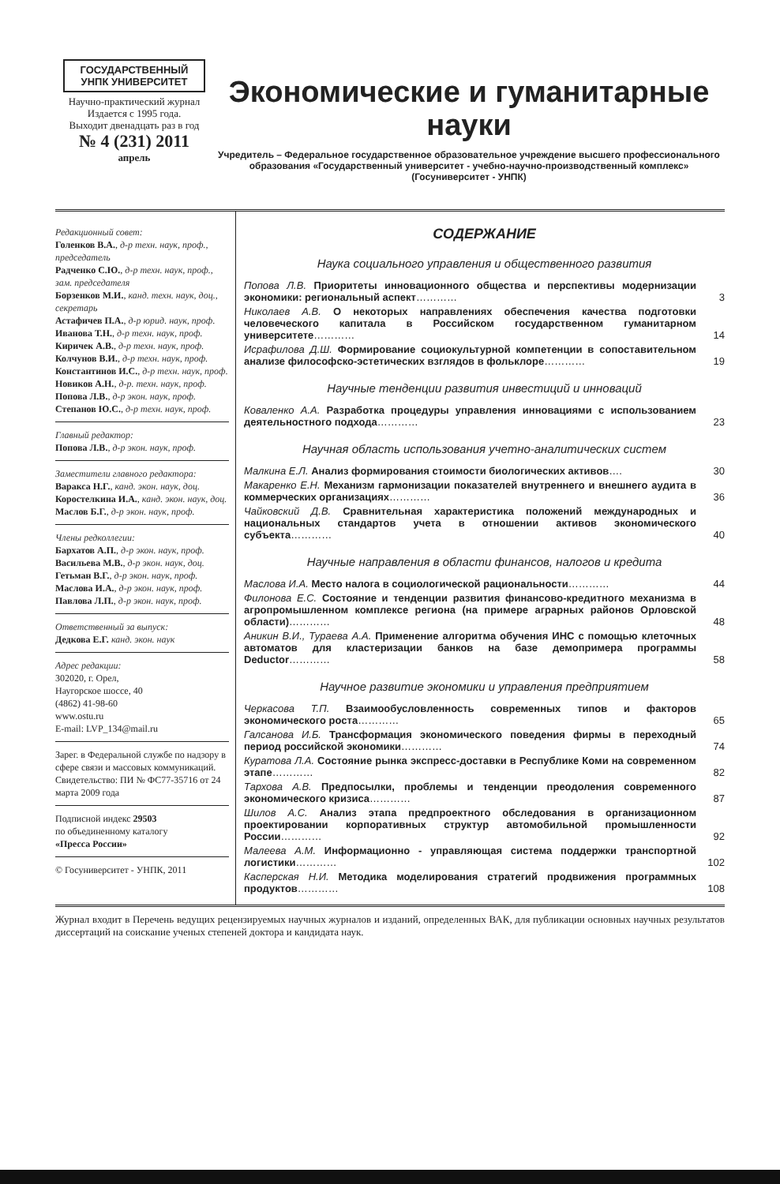ГОСУДАРСТВЕННЫЙ УНПК УНИВЕРСИТЕТ
Научно-практический журнал
Издается с 1995 года.
Выходит двенадцать раз в год
№ 4 (231) 2011
апрель
Экономические и гуманитарные науки
Учредитель – Федеральное государственное образовательное учреждение высшего профессионального образования «Государственный университет - учебно-научно-производственный комплекс» (Госуниверситет - УНПК)
Редакционный совет:
Голенков В.А., д-р техн. наук, проф., председатель
Радченко С.Ю., д-р техн. наук, проф., зам. председателя
Борзенков М.И., канд. техн. наук, доц., секретарь
Астафичев П.А., д-р юрид. наук, проф.
Иванова Т.Н., д-р техн. наук, проф.
Киричек А.В., д-р техн. наук, проф.
Колчунов В.И., д-р техн. наук, проф.
Константинов И.С., д-р техн. наук, проф.
Новиков А.Н., д-р. техн. наук, проф.
Попова Л.В., д-р экон. наук, проф.
Степанов Ю.С., д-р техн. наук, проф.
Главный редактор:
Попова Л.В., д-р экон. наук, проф.
Заместители главного редактора:
Варакса Н.Г., канд. экон. наук, доц.
Коростелкина И.А., канд. экон. наук, доц.
Маслов Б.Г., д-р экон. наук, проф.
Члены редколлегии:
Бархатов А.П., д-р экон. наук, проф.
Васильева М.В., д-р экон. наук, доц.
Гетьман В.Г., д-р экон. наук, проф.
Маслова И.А., д-р экон. наук, проф.
Павлова Л.П., д-р экон. наук, проф.
Ответственный за выпуск:
Дедкова Е.Г. канд. экон. наук
Адрес редакции:
302020, г. Орел,
Наугорское шоссе, 40
(4862) 41-98-60
www.ostu.ru
E-mail: LVP_134@mail.ru
Зарег. в Федеральной службе по надзору в сфере связи и массовых коммуникаций.
Свидетельство: ПИ № ФС77-35716 от 24 марта 2009 года
Подписной индекс 29503
по объединенному каталогу
«Пресса России»
© Госуниверситет - УНПК, 2011
СОДЕРЖАНИЕ
Наука социального управления и общественного развития
Попова Л.В. Приоритеты инновационного общества и перспективы модернизации экономики: региональный аспект………… 3
Николаев А.В. О некоторых направлениях обеспечения качества подготовки человеческого капитала в Российском государственном гуманитарном университете………… 14
Исрафилова Д.Ш. Формирование социокультурной компетенции в сопоставительном анализе философско-эстетических взглядов в фольклоре………… 19
Научные тенденции развития инвестиций и инноваций
Коваленко А.А. Разработка процедуры управления инновациями с использованием деятельностного подхода………… 23
Научная область использования учетно-аналитических систем
Малкина Е.Л. Анализ формирования стоимости биологических активов…. 30
Макаренко Е.Н. Механизм гармонизации показателей внутреннего и внешнего аудита в коммерческих организациях………… 36
Чайковский Д.В. Сравнительная характеристика положений международных и национальных стандартов учета в отношении активов экономического субъекта………… 40
Научные направления в области финансов, налогов и кредита
Маслова И.А. Место налога в социологической рациональности………… 44
Филонова Е.С. Состояние и тенденции развития финансово-кредитного механизма в агропромышленном комплексе региона (на примере аграрных районов Орловской области)………… 48
Аникин В.И., Тураева А.А. Применение алгоритма обучения ИНС с помощью клеточных автоматов для кластеризации банков на базе демопримера программы Deductor………… 58
Научное развитие экономики и управления предприятием
Черкасова Т.П. Взаимообусловленность современных типов и факторов экономического роста………… 65
Галсанова И.Б. Трансформация экономического поведения фирмы в переходный период российской экономики………… 74
Куратова Л.А. Состояние рынка экспресс-доставки в Республике Коми на современном этапе………… 82
Тархова А.В. Предпосылки, проблемы и тенденции преодоления современного экономического кризиса………… 87
Шилов А.С. Анализ этапа предпроектного обследования в организационном проектировании корпоративных структур автомобильной промышленности России………… 92
Малеева А.М. Информационно - управляющая система поддержки транспортной логистики………… 102
Касперская Н.И. Методика моделирования стратегий продвижения программных продуктов………… 108
Журнал входит в Перечень ведущих рецензируемых научных журналов и изданий, определенных ВАК, для публикации основных научных результатов диссертаций на соискание ученых степеней доктора и кандидата наук.